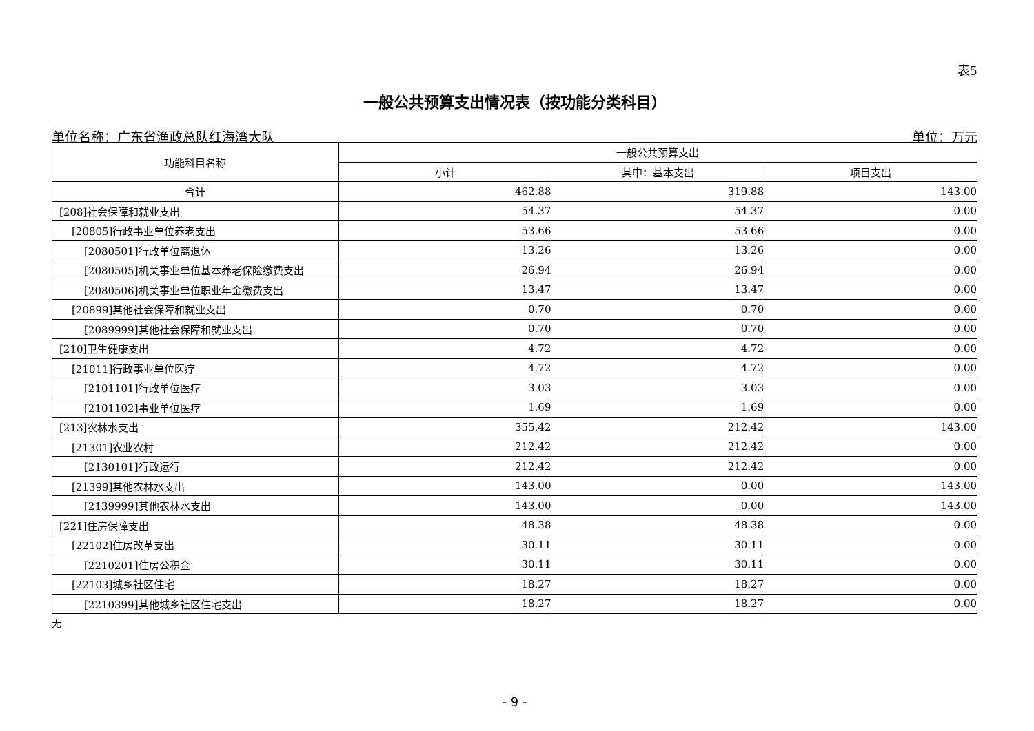表5
一般公共预算支出情况表（按功能分类科目）
单位名称：广东省渔政总队红海湾大队 单位：万元
| 功能科目名称 | 一般公共预算支出 | | |
| --- | --- | --- | --- |
| | 小计 | 其中：基本支出 | 项目支出 |
| 合计 | 462.88 | 319.88 | 143.00 |
| [208]社会保障和就业支出 | 54.37 | 54.37 | 0.00 |
| [20805]行政事业单位养老支出 | 53.66 | 53.66 | 0.00 |
| [2080501]行政单位离退休 | 13.26 | 13.26 | 0.00 |
| [2080505]机关事业单位基本养老保险缴费支出 | 26.94 | 26.94 | 0.00 |
| [2080506]机关事业单位职业年金缴费支出 | 13.47 | 13.47 | 0.00 |
| [20899]其他社会保障和就业支出 | 0.70 | 0.70 | 0.00 |
| [2089999]其他社会保障和就业支出 | 0.70 | 0.70 | 0.00 |
| [210]卫生健康支出 | 4.72 | 4.72 | 0.00 |
| [21011]行政事业单位医疗 | 4.72 | 4.72 | 0.00 |
| [2101101]行政单位医疗 | 3.03 | 3.03 | 0.00 |
| [2101102]事业单位医疗 | 1.69 | 1.69 | 0.00 |
| [213]农林水支出 | 355.42 | 212.42 | 143.00 |
| [21301]农业农村 | 212.42 | 212.42 | 0.00 |
| [2130101]行政运行 | 212.42 | 212.42 | 0.00 |
| [21399]其他农林水支出 | 143.00 | 0.00 | 143.00 |
| [2139999]其他农林水支出 | 143.00 | 0.00 | 143.00 |
| [221]住房保障支出 | 48.38 | 48.38 | 0.00 |
| [22102]住房改革支出 | 30.11 | 30.11 | 0.00 |
| [2210201]住房公积金 | 30.11 | 30.11 | 0.00 |
| [22103]城乡社区住宅 | 18.27 | 18.27 | 0.00 |
| [2210399]其他城乡社区住宅支出 | 18.27 | 18.27 | 0.00 |
无
- 9 -